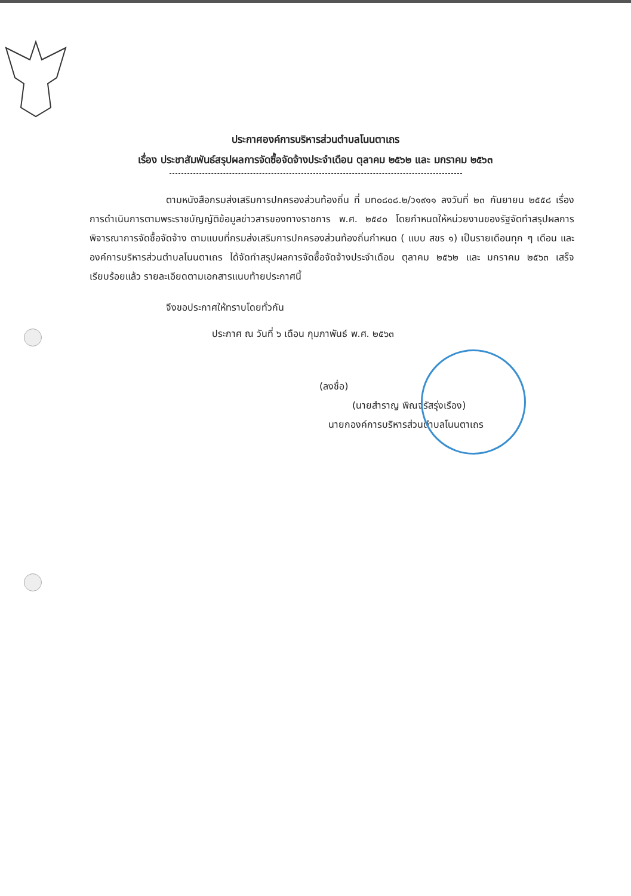ประกาศองค์การบริหารส่วนตำบลโนนตาเถร
เรื่อง ประชาสัมพันธ์สรุปผลการจัดซื้อจัดจ้างประจำเดือน ตุลาคม ๒๕๖๒ และ มกราคม ๒๕๖๓
ตามหนังสือกรมส่งเสริมการปกครองส่วนท้องถิ่น ที่ มท๐๘๐๘.๒/ว๑๙๑๑ ลงวันที่ ๒๓ กันยายน ๒๕๕๘ เรื่องการดำเนินการตามพระราชบัญญัติข้อมูลข่าวสารของทางราชการ พ.ศ. ๒๕๔๐ โดยกำหนดให้หน่วยงานของรัฐจัดทำสรุปผลการพิจารณาการจัดซื้อจัดจ้าง ตามแบบที่กรมส่งเสริมการปกครองส่วนท้องถิ่นกำหนด ( แบบ สขร ๑) เป็นรายเดือนทุก ๆ เดือน และองค์การบริหารส่วนตำบลโนนตาเถร ได้จัดทำสรุปผลการจัดซื้อจัดจ้างประจำเดือน ตุลาคม ๒๕๖๒ และ มกราคม ๒๕๖๓ เสร็จเรียบร้อยแล้ว รายละเอียดตามเอกสารแนบท้ายประกาศนี้
จึงขอประกาศให้ทราบโดยทั่วกัน
ประกาศ ณ วันที่ ๖ เดือน กุมภาพันธ์ พ.ศ. ๒๕๖๓
(ลงชื่อ)
(นายสำราญ พิณจรัสรุ่งเรือง)
นายกองค์การบริหารส่วนตำบลโนนตาเถร